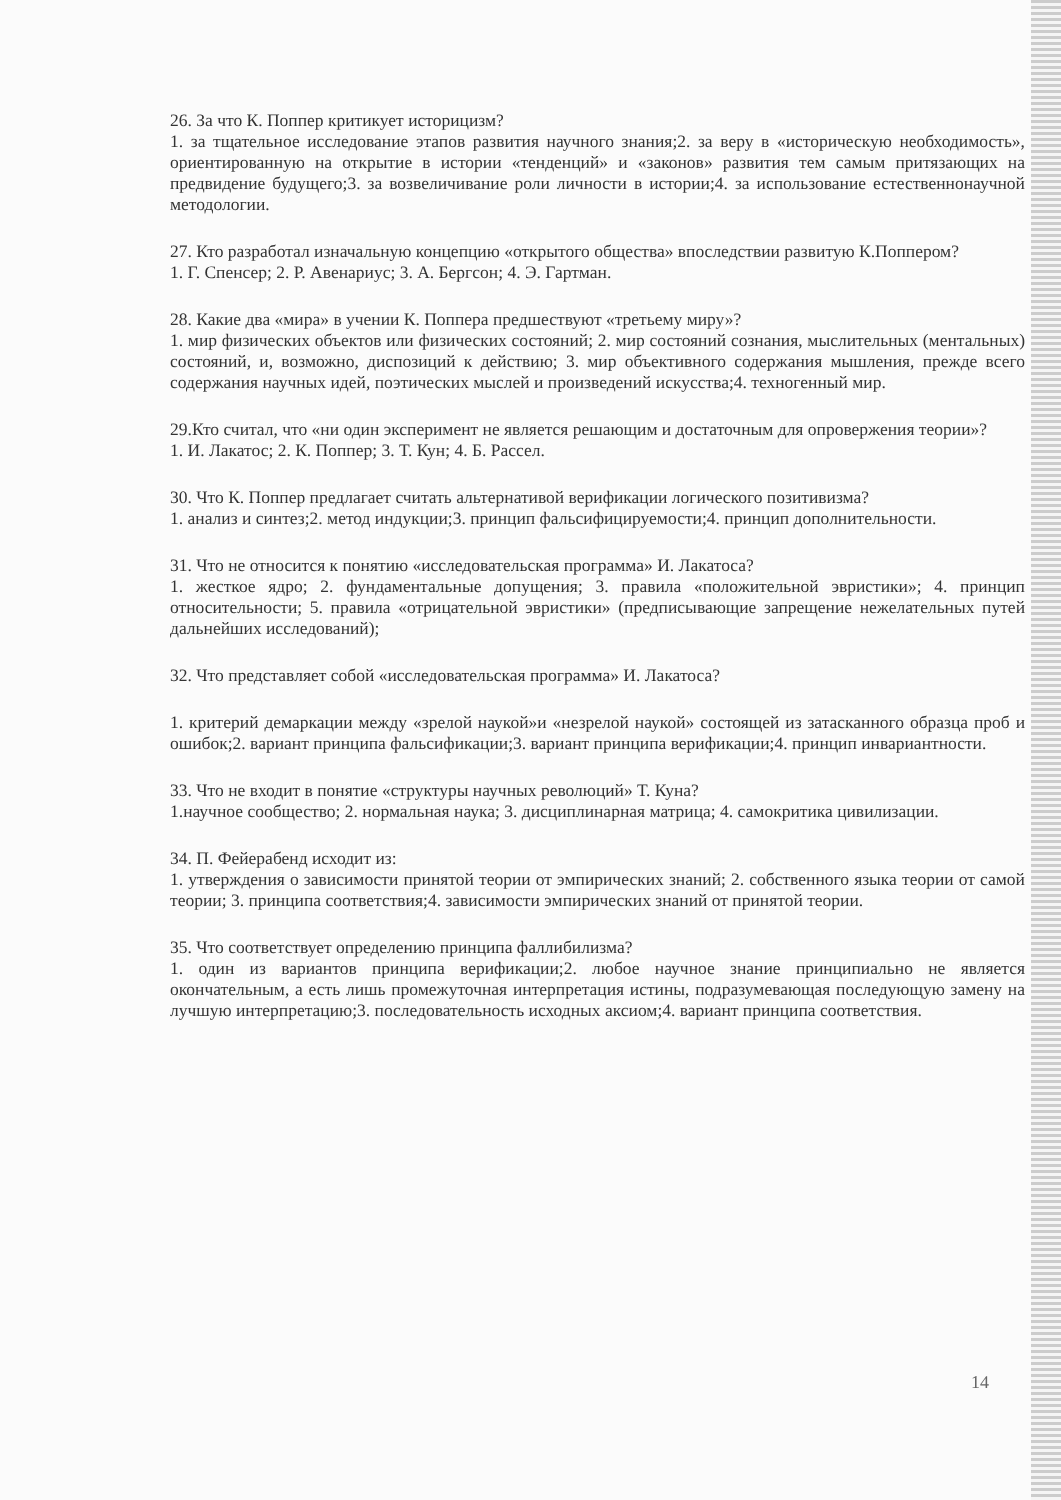26. За что К. Поппер критикует историцизм?
1. за тщательное исследование этапов развития научного знания;2. за веру в «историческую необходимость», ориентированную на открытие в истории «тенденций» и «законов» развития тем самым притязающих на предвидение будущего;3. за возвеличивание роли личности в истории;4. за использование естественнонаучной методологии.
27. Кто разработал изначальную концепцию «открытого общества» впоследствии развитую К.Поппером?
1. Г. Спенсер; 2. Р. Авенариус; 3. А. Бергсон; 4. Э. Гартман.
28. Какие два «мира» в учении К. Поппера предшествуют «третьему миру»?
1. мир физических объектов или физических состояний; 2. мир состояний сознания, мыслительных (ментальных) состояний, и, возможно, диспозиций к действию; 3. мир объективного содержания мышления, прежде всего содержания научных идей, поэтических мыслей и произведений искусства;4. техногенный мир.
29.Кто считал, что «ни один эксперимент не является решающим и достаточным для опровержения теории»?
1. И. Лакатос; 2. К. Поппер; 3. Т. Кун; 4. Б. Рассел.
30. Что К. Поппер предлагает считать альтернативой верификации логического позитивизма?
1. анализ и синтез;2. метод индукции;3. принцип фальсифицируемости;4. принцип дополнительности.
31. Что не относится к понятию «исследовательская программа» И. Лакатоса?
1. жесткое ядро; 2. фундаментальные допущения; 3. правила «положительной эвристики»; 4. принцип относительности; 5. правила «отрицательной эвристики» (предписывающие запрещение нежелательных путей дальнейших исследований);
32. Что представляет собой «исследовательская программа» И. Лакатоса?
1. критерий демаркации между «зрелой наукой»и «незрелой наукой» состоящей из затасканного образца проб и ошибок;2. вариант принципа фальсификации;3. вариант принципа верификации;4. принцип инвариантности.
33. Что не входит в понятие «структуры научных революций» Т. Куна?
1.научное сообщество; 2. нормальная наука; 3. дисциплинарная матрица; 4. самокритика цивилизации.
34. П. Фейерабенд исходит из:
1. утверждения о зависимости принятой теории от эмпирических знаний; 2. собственного языка теории от самой теории; 3. принципа соответствия;4. зависимости эмпирических знаний от принятой теории.
35. Что соответствует определению принципа фаллибилизма?
1. один из вариантов принципа верификации;2. любое научное знание принципиально не является окончательным, а есть лишь промежуточная интерпретация истины, подразумевающая последующую замену на лучшую интерпретацию;3. последовательность исходных аксиом;4. вариант принципа соответствия.
14